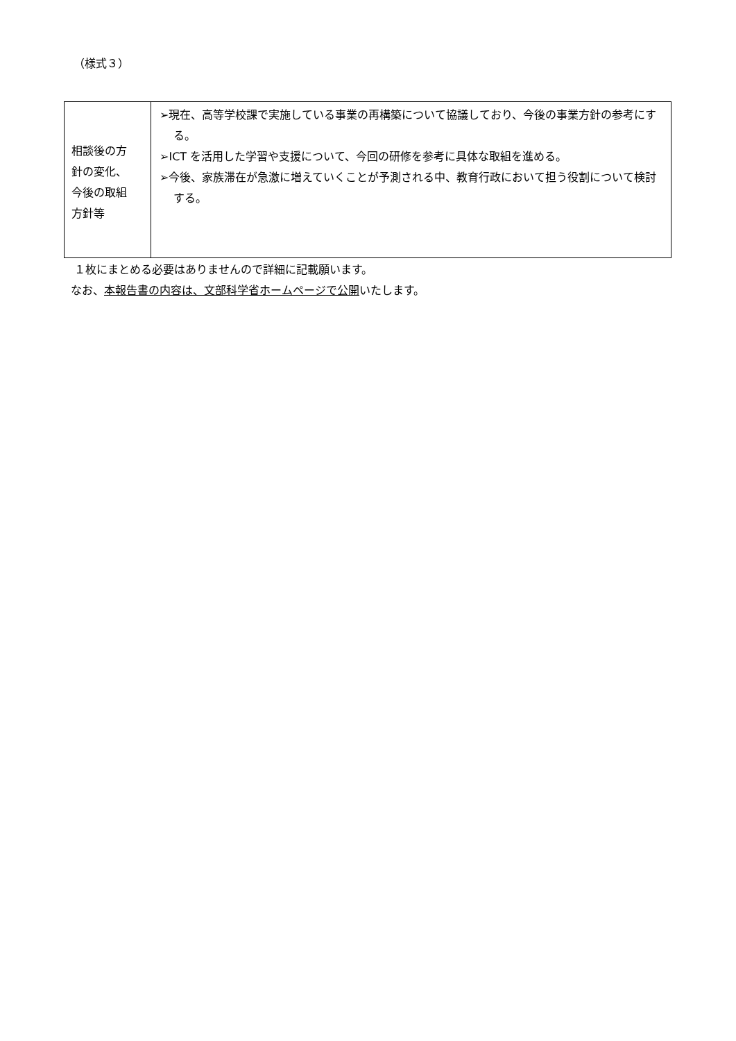（様式３）
| 相談後の方 針の変化、 今後の取組 方針等 | ➢現在、高等学校課で実施している事業の再構築について協議しており、今後の事業方針の参考にする。 ➢ICT を活用した学習や支援について、今回の研修を参考に具体な取組を進める。 ➢今後、家族滞在が急激に増えていくことが予測される中、教育行政において担う役割について検討する。 |
１枚にまとめる必要はありませんので詳細に記載願います。
なお、本報告書の内容は、文部科学省ホームページで公開いたします。